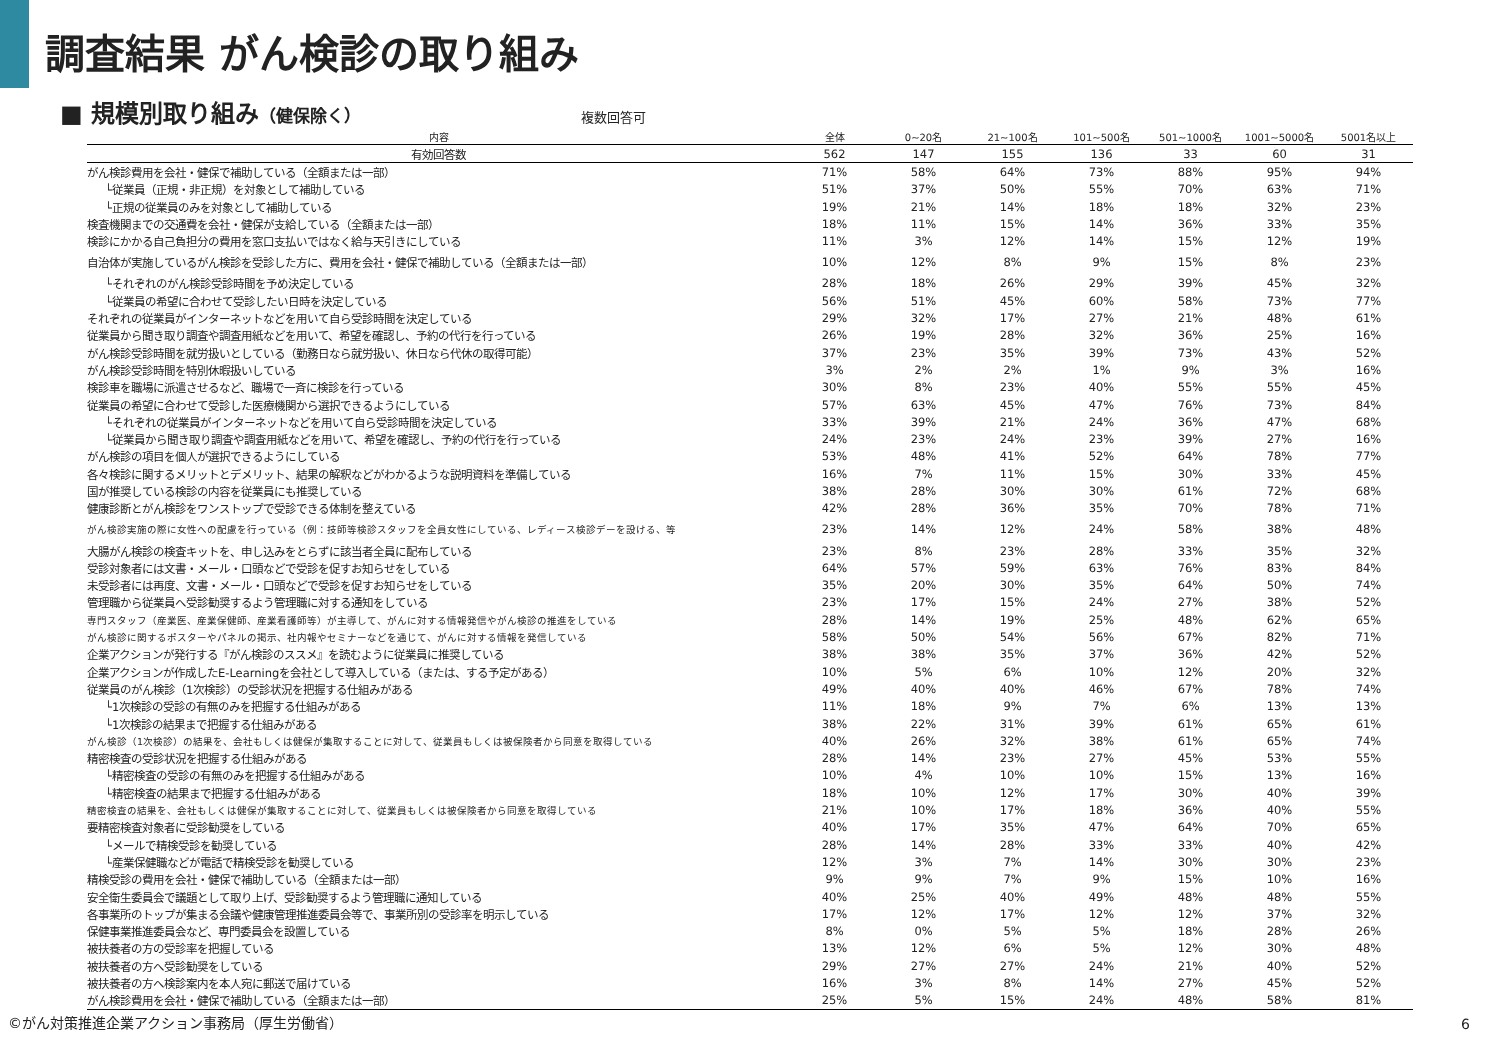調査結果 がん検診の取り組み
■ 規模別取り組み（健保除く）
複数回答可
| 内容 | 全体 | 0~20名 | 21~100名 | 101~500名 | 501~1000名 | 1001~5000名 | 5001名以上 |
| --- | --- | --- | --- | --- | --- | --- | --- |
| 有効回答数 | 562 | 147 | 155 | 136 | 33 | 60 | 31 |
| がん検診費用を会社・健保で補助している（全額または一部） | 71% | 58% | 64% | 73% | 88% | 95% | 94% |
| └従業員（正規・非正規）を対象として補助している | 51% | 37% | 50% | 55% | 70% | 63% | 71% |
| └正規の従業員のみを対象として補助している | 19% | 21% | 14% | 18% | 18% | 32% | 23% |
| 検査機関までの交通費を会社・健保が支給している（全額または一部） | 18% | 11% | 15% | 14% | 36% | 33% | 35% |
| 検診にかかる自己負担分の費用を窓口支払いではなく給与天引きにしている | 11% | 3% | 12% | 14% | 15% | 12% | 19% |
| 自治体が実施しているがん検診を受診した方に、費用を会社・健保で補助している（全額または一部） | 10% | 12% | 8% | 9% | 15% | 8% | 23% |
| └それぞれのがん検診受診時間を予め決定している | 28% | 18% | 26% | 29% | 39% | 45% | 32% |
| └従業員の希望に合わせて受診したい日時を決定している | 56% | 51% | 45% | 60% | 58% | 73% | 77% |
| それぞれの従業員がインターネットなどを用いて自ら受診時間を決定している | 29% | 32% | 17% | 27% | 21% | 48% | 61% |
| 従業員から聞き取り調査や調査用紙などを用いて、希望を確認し、予約の代行を行っている | 26% | 19% | 28% | 32% | 36% | 25% | 16% |
| がん検診受診時間を就労扱いとしている（勤務日なら就労扱い、休日なら代休の取得可能） | 37% | 23% | 35% | 39% | 73% | 43% | 52% |
| がん検診受診時間を特別休暇扱いしている | 3% | 2% | 2% | 1% | 9% | 3% | 16% |
| 検診車を職場に派遣させるなど、職場で一斉に検診を行っている | 30% | 8% | 23% | 40% | 55% | 55% | 45% |
| 従業員の希望に合わせて受診した医療機関から選択できるようにしている | 57% | 63% | 45% | 47% | 76% | 73% | 84% |
| └それぞれの従業員がインターネットなどを用いて自ら受診時間を決定している | 33% | 39% | 21% | 24% | 36% | 47% | 68% |
| └従業員から聞き取り調査や調査用紙などを用いて、希望を確認し、予約の代行を行っている | 24% | 23% | 24% | 23% | 39% | 27% | 16% |
| がん検診の項目を個人が選択できるようにしている | 53% | 48% | 41% | 52% | 64% | 78% | 77% |
| 各々検診に関するメリットとデメリット、結果の解釈などがわかるような説明資料を準備している | 16% | 7% | 11% | 15% | 30% | 33% | 45% |
| 国が推奨している検診の内容を従業員にも推奨している | 38% | 28% | 30% | 30% | 61% | 72% | 68% |
| 健康診断とがん検診をワンストップで受診できる体制を整えている | 42% | 28% | 36% | 35% | 70% | 78% | 71% |
| がん検診実施の際に女性への配慮を行っている（例：技師等検診スタッフを全員女性にしている、レディース検診デーを設ける、等 | 23% | 14% | 12% | 24% | 58% | 38% | 48% |
| 大腸がん検診の検査キットを、申し込みをとらずに該当者全員に配布している | 23% | 8% | 23% | 28% | 33% | 35% | 32% |
| 受診対象者には文書・メール・口頭などで受診を促すお知らせをしている | 64% | 57% | 59% | 63% | 76% | 83% | 84% |
| 未受診者には再度、文書・メール・口頭などで受診を促すお知らせをしている | 35% | 20% | 30% | 35% | 64% | 50% | 74% |
| 管理職から従業員へ受診勧奨するよう管理職に対する通知をしている | 23% | 17% | 15% | 24% | 27% | 38% | 52% |
| 専門スタッフ（産業医、産業保健師、産業看護師等）が主導して、がんに対する情報発信やがん検診の推進をしている | 28% | 14% | 19% | 25% | 48% | 62% | 65% |
| がん検診に関するポスターやパネルの掲示、社内報やセミナーなどを通じて、がんに対する情報を発信している | 58% | 50% | 54% | 56% | 67% | 82% | 71% |
| 企業アクションが発行する『がん検診のススメ』を読むように従業員に推奨している | 38% | 38% | 35% | 37% | 36% | 42% | 52% |
| 企業アクションが作成したE-Learningを会社として導入している（または、する予定がある） | 10% | 5% | 6% | 10% | 12% | 20% | 32% |
| 従業員のがん検診（1次検診）の受診状況を把握する仕組みがある | 49% | 40% | 40% | 46% | 67% | 78% | 74% |
| └1次検診の受診の有無のみを把握する仕組みがある | 11% | 18% | 9% | 7% | 6% | 13% | 13% |
| └1次検診の結果まで把握する仕組みがある | 38% | 22% | 31% | 39% | 61% | 65% | 61% |
| がん検診（1次検診）の結果を、会社もしくは健保が集取することに対して、従業員もしくは被保険者から同意を取得している | 40% | 26% | 32% | 38% | 61% | 65% | 74% |
| 精密検査の受診状況を把握する仕組みがある | 28% | 14% | 23% | 27% | 45% | 53% | 55% |
| └精密検査の受診の有無のみを把握する仕組みがある | 10% | 4% | 10% | 10% | 15% | 13% | 16% |
| └精密検査の結果まで把握する仕組みがある | 18% | 10% | 12% | 17% | 30% | 40% | 39% |
| 精密検査の結果を、会社もしくは健保が集取することに対して、従業員もしくは被保険者から同意を取得している | 21% | 10% | 17% | 18% | 36% | 40% | 55% |
| 要精密検査対象者に受診勧奨をしている | 40% | 17% | 35% | 47% | 64% | 70% | 65% |
| └メールで精検受診を勧奨している | 28% | 14% | 28% | 33% | 33% | 40% | 42% |
| └産業保健職などが電話で精検受診を勧奨している | 12% | 3% | 7% | 14% | 30% | 30% | 23% |
| 精検受診の費用を会社・健保で補助している（全額または一部） | 9% | 9% | 7% | 9% | 15% | 10% | 16% |
| 安全衛生委員会で議題として取り上げ、受診勧奨するよう管理職に通知している | 40% | 25% | 40% | 49% | 48% | 48% | 55% |
| 各事業所のトップが集まる会議や健康管理推進委員会等で、事業所別の受診率を明示している | 17% | 12% | 17% | 12% | 12% | 37% | 32% |
| 保健事業推進委員会など、専門委員会を設置している | 8% | 0% | 5% | 5% | 18% | 28% | 26% |
| 被扶養者の方の受診率を把握している | 13% | 12% | 6% | 5% | 12% | 30% | 48% |
| 被扶養者の方へ受診勧奨をしている | 29% | 27% | 27% | 24% | 21% | 40% | 52% |
| 被扶養者の方へ検診案内を本人宛に郵送で届けている | 16% | 3% | 8% | 14% | 27% | 45% | 52% |
| がん検診費用を会社・健保で補助している（全額または一部） | 25% | 5% | 15% | 24% | 48% | 58% | 81% |
©がん対策推進企業アクション事務局（厚生労働省）
6